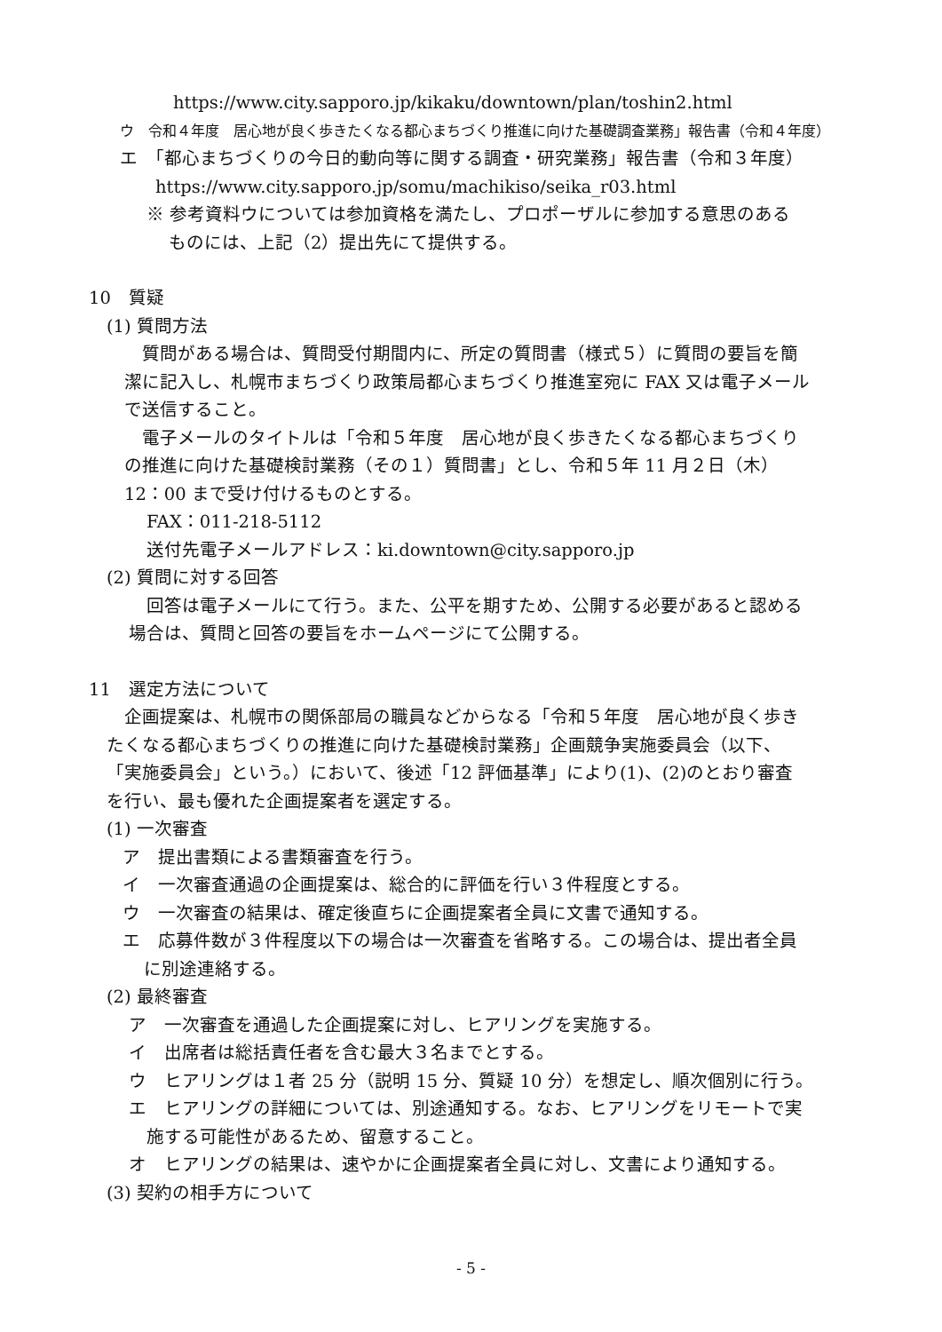https://www.city.sapporo.jp/kikaku/downtown/plan/toshin2.html
ウ　令和４年度　居心地が良く歩きたくなる都心まちづくり推進に向けた基礎調査業務」報告書（令和４年度）
エ　「都心まちづくりの今日的動向等に関する調査・研究業務」報告書（令和３年度）
https://www.city.sapporo.jp/somu/machikiso/seika_r03.html
※ 参考資料ウについては参加資格を満たし、プロポーザルに参加する意思のある
ものには、上記（2）提出先にて提供する。
10　質疑
(1) 質問方法
質問がある場合は、質問受付期間内に、所定の質問書（様式５）に質問の要旨を簡
潔に記入し、札幌市まちづくり政策局都心まちづくり推進室宛に FAX 又は電子メール
で送信すること。
電子メールのタイトルは「令和５年度　居心地が良く歩きたくなる都心まちづくり
の推進に向けた基礎検討業務（その１）質問書」とし、令和５年 11 月２日（木）
12：00 まで受け付けるものとする。
FAX：011-218-5112
送付先電子メールアドレス：ki.downtown@city.sapporo.jp
(2) 質問に対する回答
回答は電子メールにて行う。また、公平を期すため、公開する必要があると認める
場合は、質問と回答の要旨をホームページにて公開する。
11　選定方法について
企画提案は、札幌市の関係部局の職員などからなる「令和５年度　居心地が良く歩き
たくなる都心まちづくりの推進に向けた基礎検討業務」企画競争実施委員会（以下、
「実施委員会」という。）において、後述「12 評価基準」により(1)、(2)のとおり審査
を行い、最も優れた企画提案者を選定する。
(1) 一次審査
ア　提出書類による書類審査を行う。
イ　一次審査通過の企画提案は、総合的に評価を行い３件程度とする。
ウ　一次審査の結果は、確定後直ちに企画提案者全員に文書で通知する。
エ　応募件数が３件程度以下の場合は一次審査を省略する。この場合は、提出者全員
に別途連絡する。
(2) 最終審査
ア　一次審査を通過した企画提案に対し、ヒアリングを実施する。
イ　出席者は総括責任者を含む最大３名までとする。
ウ　ヒアリングは１者 25 分（説明 15 分、質疑 10 分）を想定し、順次個別に行う。
エ　ヒアリングの詳細については、別途通知する。なお、ヒアリングをリモートで実
施する可能性があるため、留意すること。
オ　ヒアリングの結果は、速やかに企画提案者全員に対し、文書により通知する。
(3) 契約の相手方について
- 5 -